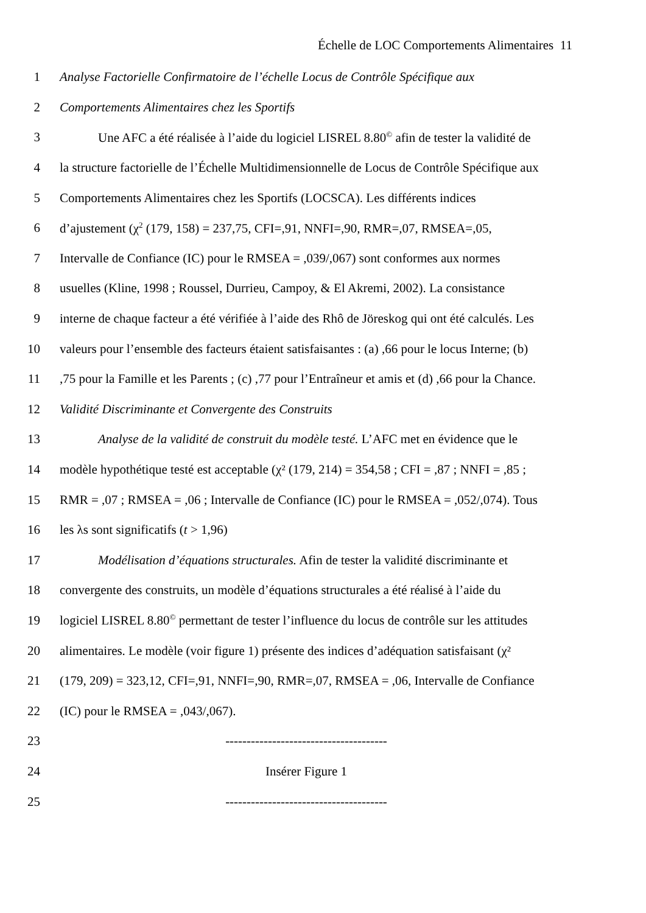Échelle de LOC Comportements Alimentaires 11
1 Analyse Factorielle Confirmatoire de l’échelle Locus de Contrôle Spécifique aux
2 Comportements Alimentaires chez les Sportifs
3 Une AFC a été réalisée à l’aide du logiciel LISREL 8.80<sup>©</sup> afin de tester la validité de
4 la structure factorielle de l’Échelle Multidimensionnelle de Locus de Contrôle Spécifique aux
5 Comportements Alimentaires chez les Sportifs (LOCSCA). Les différents indices
6 d’ajustement (χ<sup>2</sup> (179, 158) = 237,75, CFI=,91, NNFI=,90, RMR=,07, RMSEA=,05,
7 Intervalle de Confiance (IC) pour le RMSEA = ,039/,067) sont conformes aux normes
8 usuelles (Kline, 1998 ; Roussel, Durrieu, Campoy, & El Akremi, 2002). La consistance
9 interne de chaque facteur a été vérifiée à l’aide des Rhô de Jöreskog qui ont été calculés. Les
10 valeurs pour l’ensemble des facteurs étaient satisfaisantes : (a) ,66 pour le locus Interne; (b)
11,75 pour la Famille et les Parents ; (c) ,77 pour l’Entraîneur et amis et (d) ,66 pour la Chance.
12 Validité Discriminante et Convergente des Construits
13 Analyse de la validité de construit du modèle testé. L’AFC met en évidence que le
14 modèle hypothétique testé est acceptable (χ² (179, 214) = 354,58 ; CFI = ,87 ; NNFI = ,85 ;
15 RMR = ,07 ; RMSEA = ,06 ; Intervalle de Confiance (IC) pour le RMSEA = ,052/,074). Tous
16 les λs sont significatifs (t > 1,96)
17 Modélisation d’équations structurales. Afin de tester la validité discriminante et
18 convergente des construits, un modèle d’équations structurales a été réalisé à l’aide du
19 logiciel LISREL 8.80<sup>©</sup> permettant de tester l’influence du locus de contrôle sur les attitudes
20 alimentaires. Le modèle (voir figure 1) présente des indices d’adéquation satisfaisant (χ²
21 (179, 209) = 323,12, CFI=,91, NNFI=,90, RMR=,07, RMSEA = ,06, Intervalle de Confiance
22 (IC) pour le RMSEA = ,043/,067).
23 --------------------------------------
24 Insérer Figure 1
25 --------------------------------------